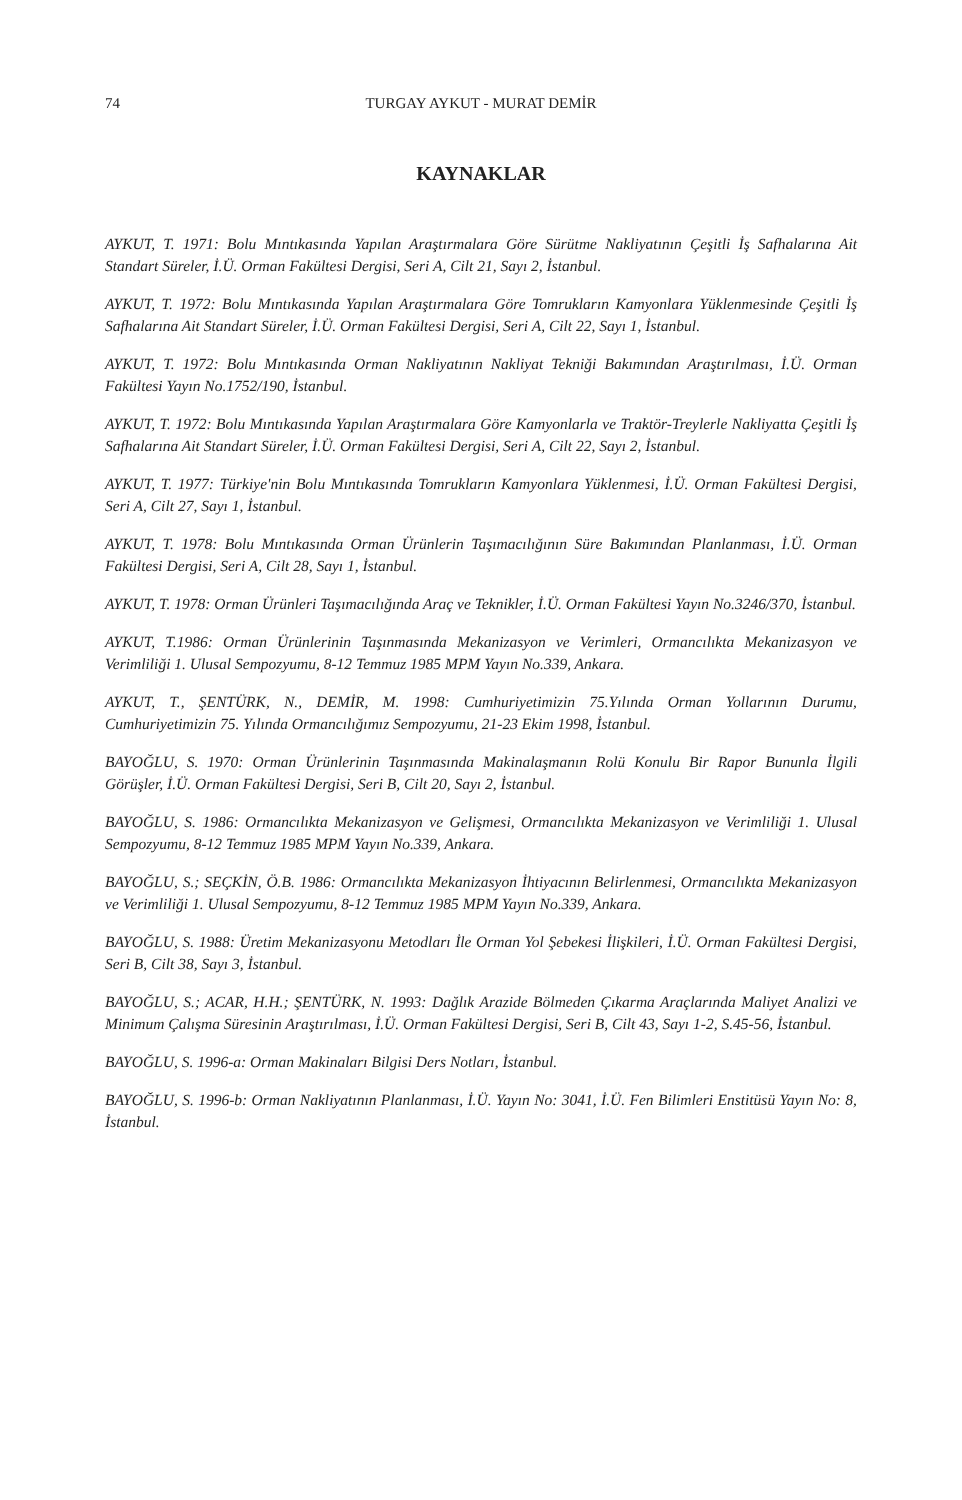74 TURGAY AYKUT - MURAT DEMİR
KAYNAKLAR
AYKUT, T. 1971: Bolu Mıntıkasında Yapılan Araştırmalara Göre Sürütme Nakliyatının Çeşitli İş Safhalarına Ait Standart Süreler, İ.Ü. Orman Fakültesi Dergisi, Seri A, Cilt 21, Sayı 2, İstanbul.
AYKUT, T. 1972: Bolu Mıntıkasında Yapılan Araştırmalara Göre Tomrukların Kamyonlara Yüklenmesinde Çeşitli İş Safhalarına Ait Standart Süreler, İ.Ü. Orman Fakültesi Dergisi, Seri A, Cilt 22, Sayı 1, İstanbul.
AYKUT, T. 1972: Bolu Mıntıkasında Orman Nakliyatının Nakliyat Tekniği Bakımından Araştırılması, İ.Ü. Orman Fakültesi Yayın No.1752/190, İstanbul.
AYKUT, T. 1972: Bolu Mıntıkasında Yapılan Araştırmalara Göre Kamyonlarla ve Traktör-Treylerle Nakliyatta Çeşitli İş Safhalarına Ait Standart Süreler, İ.Ü. Orman Fakültesi Dergisi, Seri A, Cilt 22, Sayı 2, İstanbul.
AYKUT, T. 1977: Türkiye'nin Bolu Mıntıkasında Tomrukların Kamyonlara Yüklenmesi, İ.Ü. Orman Fakültesi Dergisi, Seri A, Cilt 27, Sayı 1, İstanbul.
AYKUT, T. 1978: Bolu Mıntıkasında Orman Ürünlerin Taşımacılığının Süre Bakımından Planlanması, İ.Ü. Orman Fakültesi Dergisi, Seri A, Cilt 28, Sayı 1, İstanbul.
AYKUT, T. 1978: Orman Ürünleri Taşımacılığında Araç ve Teknikler, İ.Ü. Orman Fakültesi Yayın No.3246/370, İstanbul.
AYKUT, T.1986: Orman Ürünlerinin Taşınmasında Mekanizasyon ve Verimleri, Ormancılıkta Mekanizasyon ve Verimliliği 1. Ulusal Sempozyumu, 8-12 Temmuz 1985 MPM Yayın No.339, Ankara.
AYKUT, T., ŞENTÜRK, N., DEMİR, M. 1998: Cumhuriyetimizin 75.Yılında Orman Yollarının Durumu, Cumhuriyetimizin 75. Yılında Ormancılığımız Sempozyumu, 21-23 Ekim 1998, İstanbul.
BAYOĞLU, S. 1970: Orman Ürünlerinin Taşınmasında Makinalaşmanın Rolü Konulu Bir Rapor Bununla İlgili Görüşler, İ.Ü. Orman Fakültesi Dergisi, Seri B, Cilt 20, Sayı 2, İstanbul.
BAYOĞLU, S. 1986: Ormancılıkta Mekanizasyon ve Gelişmesi, Ormancılıkta Mekanizasyon ve Verimliliği 1. Ulusal Sempozyumu, 8-12 Temmuz 1985 MPM Yayın No.339, Ankara.
BAYOĞLU, S.; SEÇKİN, Ö.B. 1986: Ormancılıkta Mekanizasyon İhtiyacının Belirlenmesi, Ormancılıkta Mekanizasyon ve Verimliliği 1. Ulusal Sempozyumu, 8-12 Temmuz 1985 MPM Yayın No.339, Ankara.
BAYOĞLU, S. 1988: Üretim Mekanizasyonu Metodları İle Orman Yol Şebekesi İlişkileri, İ.Ü. Orman Fakültesi Dergisi, Seri B, Cilt 38, Sayı 3, İstanbul.
BAYOĞLU, S.; ACAR, H.H.; ŞENTÜRK, N. 1993: Dağlık Arazide Bölmeden Çıkarma Araçlarında Maliyet Analizi ve Minimum Çalışma Süresinin Araştırılması, İ.Ü. Orman Fakültesi Dergisi, Seri B, Cilt 43, Sayı 1-2, S.45-56, İstanbul.
BAYOĞLU, S. 1996-a: Orman Makinaları Bilgisi Ders Notları, İstanbul.
BAYOĞLU, S. 1996-b: Orman Nakliyatının Planlanması, İ.Ü. Yayın No: 3041, İ.Ü. Fen Bilimleri Enstitüsü Yayın No: 8, İstanbul.